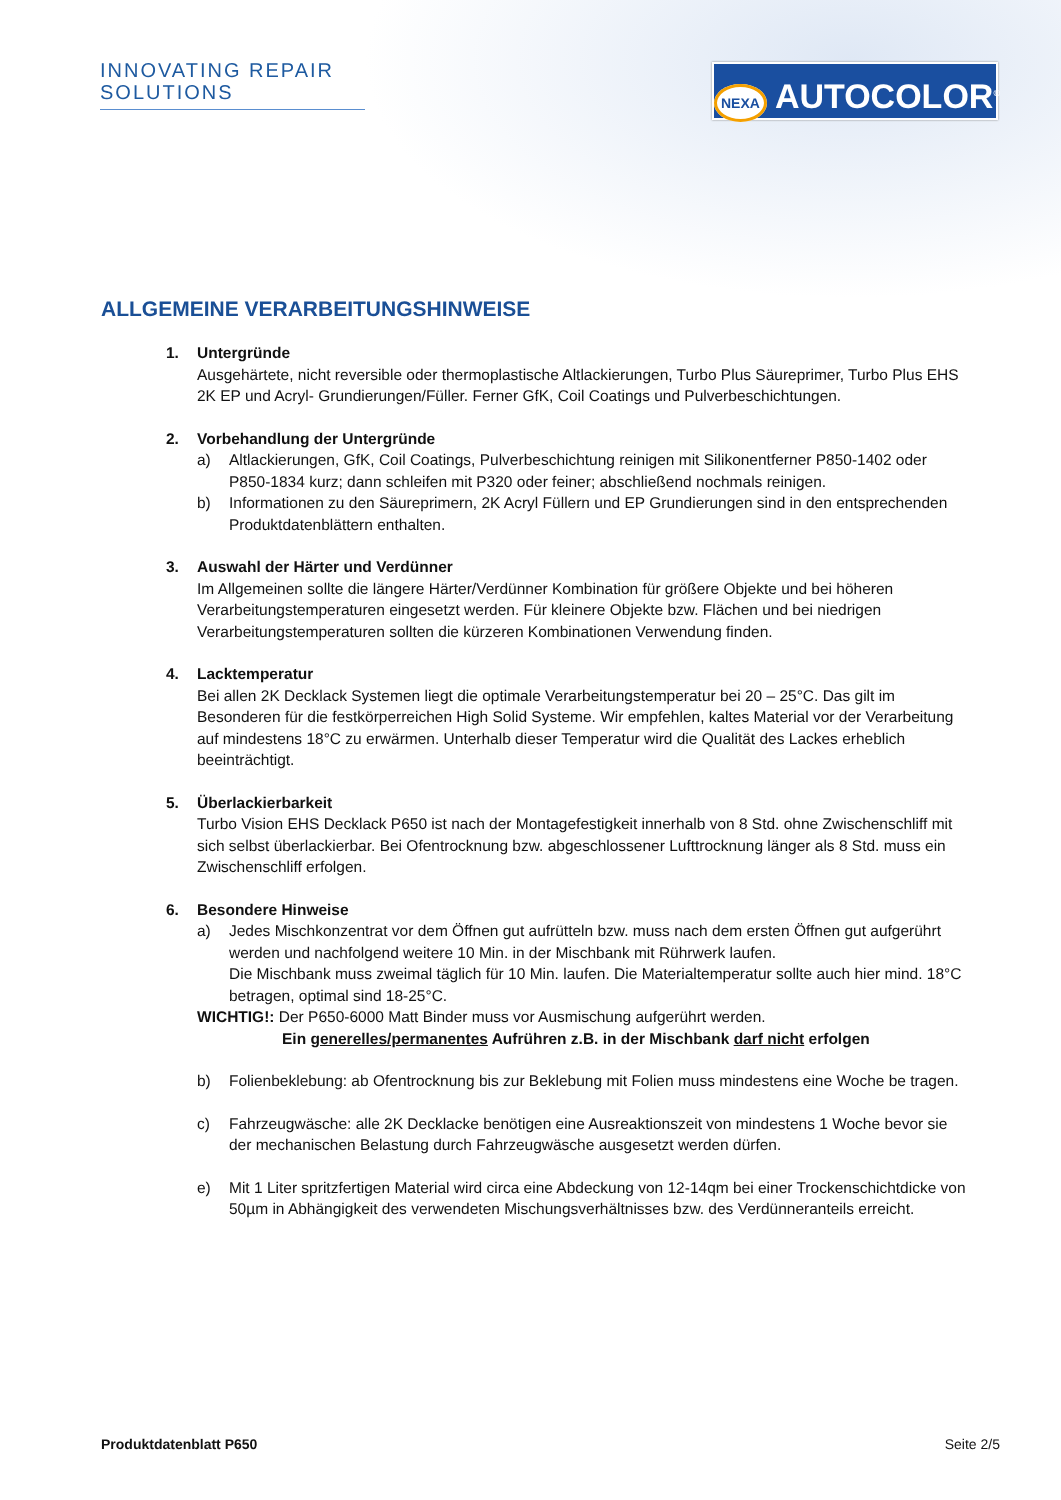INNOVATING REPAIR SOLUTIONS
NEXA AUTOCOLOR<sup>®</sup>
ALLGEMEINE VERARBEITUNGSHINWEISE
1. Untergründe
Ausgehärtete, nicht reversible oder thermoplastische Altlackierungen, Turbo Plus Säureprimer, Turbo Plus EHS 2K EP und Acryl- Grundierungen/Füller. Ferner GfK, Coil Coatings und Pulverbeschichtungen.
2. Vorbehandlung der Untergründe
a) Altlackierungen, GfK, Coil Coatings, Pulverbeschichtung reinigen mit Silikonentferner P850-1402 oder P850-1834 kurz; dann schleifen mit P320 oder feiner; abschließend nochmals reinigen.
b) Informationen zu den Säureprimern, 2K Acryl Füllern und EP Grundierungen sind in den entsprechenden Produktdatenblättern enthalten.
3. Auswahl der Härter und Verdünner
Im Allgemeinen sollte die längere Härter/Verdünner Kombination für größere Objekte und bei höheren Verarbeitungstemperaturen eingesetzt werden. Für kleinere Objekte bzw. Flächen und bei niedrigen Verarbeitungstemperaturen sollten die kürzeren Kombinationen Verwendung finden.
4. Lacktemperatur
Bei allen 2K Decklack Systemen liegt die optimale Verarbeitungstemperatur bei 20 – 25°C. Das gilt im Besonderen für die festkörperreichen High Solid Systeme. Wir empfehlen, kaltes Material vor der Verarbeitung auf mindestens 18°C zu erwärmen. Unterhalb dieser Temperatur wird die Qualität des Lackes erheblich beeinträchtigt.
5. Überlackierbarkeit
Turbo Vision EHS Decklack P650 ist nach der Montagefestigkeit innerhalb von 8 Std. ohne Zwischenschliff mit sich selbst überlackierbar. Bei Ofentrocknung bzw. abgeschlossener Lufttrocknung länger als 8 Std. muss ein Zwischenschliff erfolgen.
6. Besondere Hinweise
a) Jedes Mischkonzentrat vor dem Öffnen gut aufrütteln bzw. muss nach dem ersten Öffnen gut aufgerührt werden und nachfolgend weitere 10 Min. in der Mischbank mit Rührwerk laufen.
Die Mischbank muss zweimal täglich für 10 Min. laufen. Die Materialtemperatur sollte auch hier mind. 18°C betragen, optimal sind 18-25°C.
WICHTIG!: Der P650-6000 Matt Binder muss vor Ausmischung aufgerührt werden.
Ein generelles/permanentes Aufrühren z.B. in der Mischbank darf nicht erfolgen
b) Folienbeklebung: ab Ofentrocknung bis zur Beklebung mit Folien muss mindestens eine Woche be tragen.
c) Fahrzeugwäsche: alle 2K Decklacke benötigen eine Ausreaktionszeit von mindestens 1 Woche bevor sie der mechanischen Belastung durch Fahrzeugwäsche ausgesetzt werden dürfen.
e) Mit 1 Liter spritzfertigen Material wird circa eine Abdeckung von 12-14qm bei einer Trockenschichtdicke von 50µm in Abhängigkeit des verwendeten Mischungsverhältnisses bzw. des Verdünneranteils erreicht.
Produktdatenblatt P650 Seite 2/5